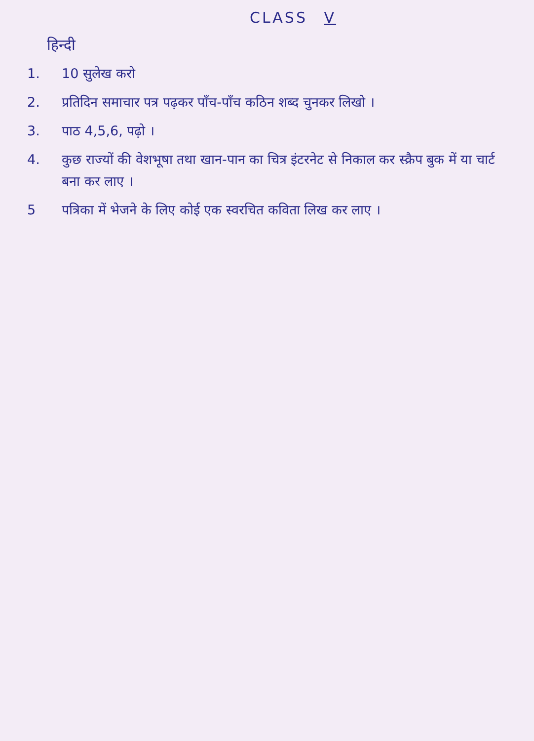CLASS V
हिन्दी
1. 10 सुलेख करो
2. प्रतिदिन समाचार पत्र पढ़कर पाँच-पाँच कठिन शब्द चुनकर लिखो ।
3. पाठ 4,5,6, पढ़ो ।
4. कुछ राज्यों की वेशभूषा तथा खान-पान का चित्र इंटरनेट से निकाल कर स्क्रैप बुक में या चार्ट बना कर लाए ।
5 पत्रिका में भेजने के लिए कोई एक स्वरचित कविता लिख कर लाए ।